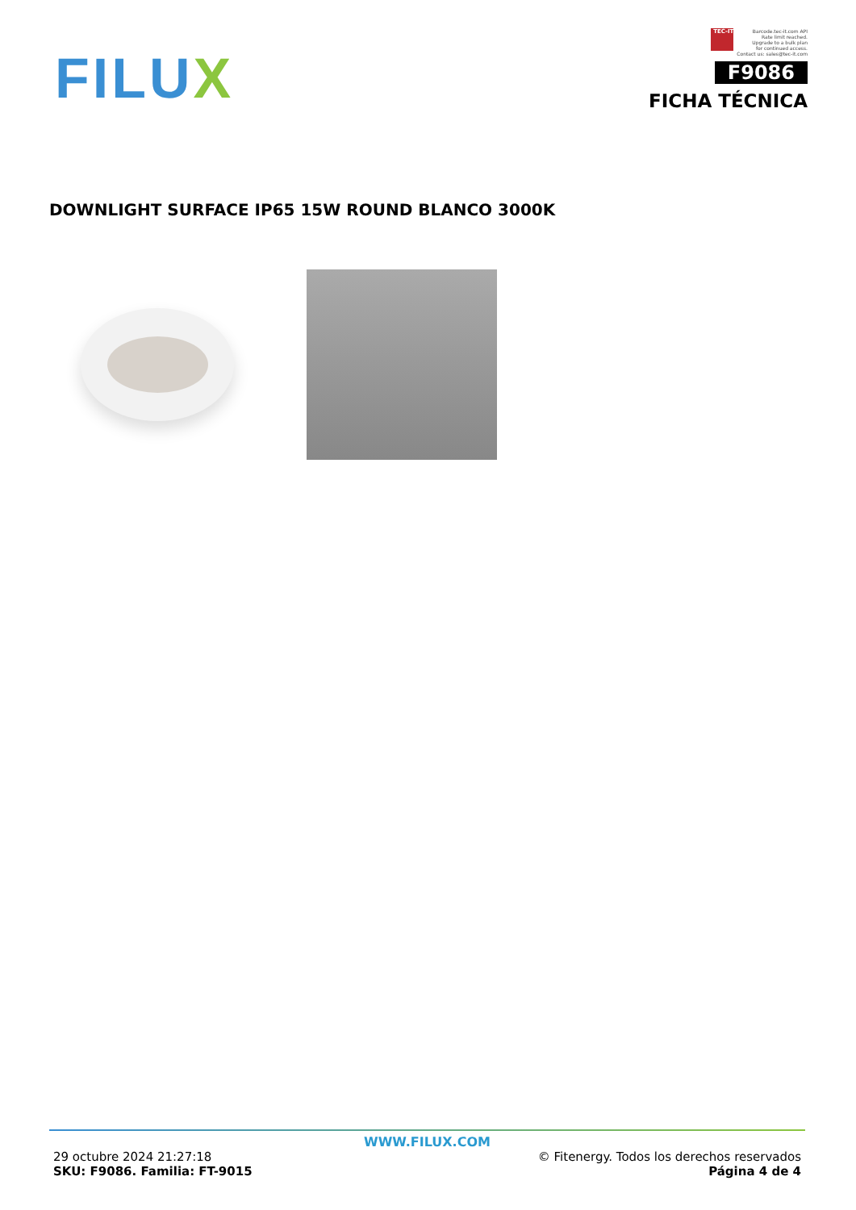FILUX
TEC-IT
Barcode.tec-it.com API
Rate limit reached.
Upgrade to a bulk plan
for continued access.
Contact us: sales@tec-it.com
F9086
FICHA TÉCNICA
DOWNLIGHT SURFACE IP65 15W ROUND BLANCO 3000K
WWW.FILUX.COM
29 octubre 2024 21:27:18
SKU: F9086. Familia: FT-9015
© Fitenergy. Todos los derechos reservados
Página 4 de 4